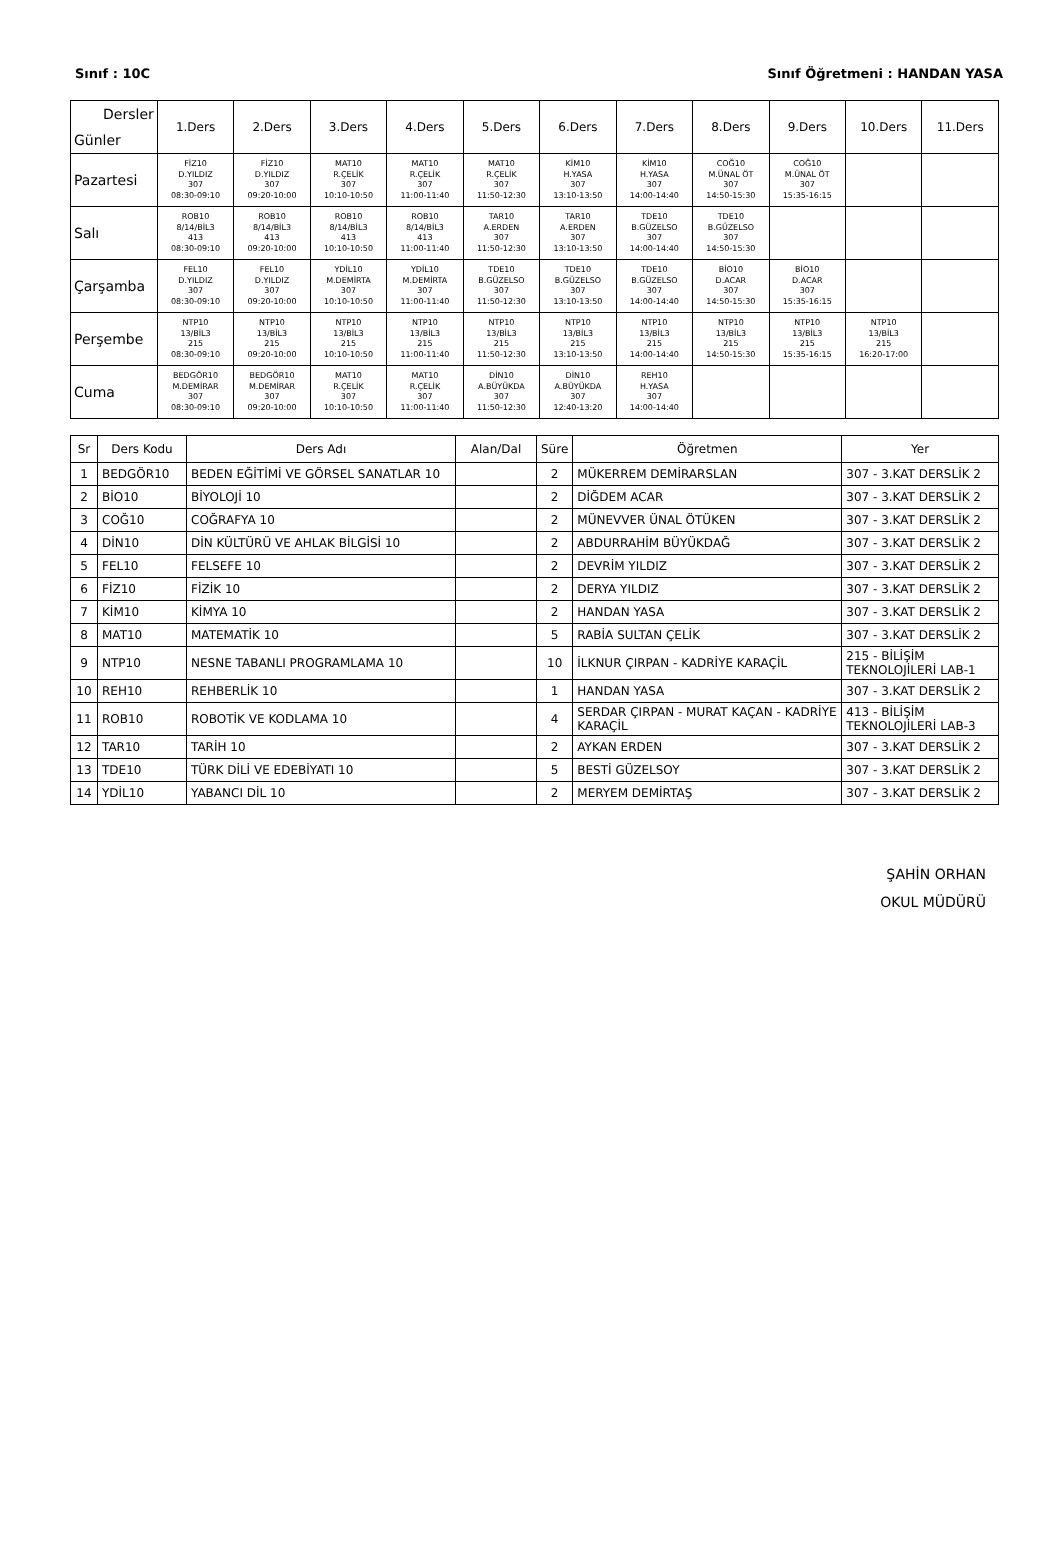Sınıf : 10C Sınıf Öğretmeni : HANDAN YASA
| Dersler Günler | 1.Ders | 2.Ders | 3.Ders | 4.Ders | 5.Ders | 6.Ders | 7.Ders | 8.Ders | 9.Ders | 10.Ders | 11.Ders |
| --- | --- | --- | --- | --- | --- | --- | --- | --- | --- | --- | --- |
| Pazartesi | FİZ10 D.YILDIZ 307 08:30-09:10 | FİZ10 D.YILDIZ 307 09:20-10:00 | MAT10 R.ÇELİK 307 10:10-10:50 | MAT10 R.ÇELİK 307 11:00-11:40 | MAT10 R.ÇELİK 307 11:50-12:30 | KİM10 H.YASA 307 13:10-13:50 | KİM10 H.YASA 307 14:00-14:40 | COĞ10 M.ÜNAL ÖT 307 14:50-15:30 | COĞ10 M.ÜNAL ÖT 307 15:35-16:15 | | |
| Salı | ROB10 8/14/BİL3 413 08:30-09:10 | ROB10 8/14/BİL3 413 09:20-10:00 | ROB10 8/14/BİL3 413 10:10-10:50 | ROB10 8/14/BİL3 413 11:00-11:40 | TAR10 A.ERDEN 307 11:50-12:30 | TAR10 A.ERDEN 307 13:10-13:50 | TDE10 B.GÜZELSO 307 14:00-14:40 | TDE10 B.GÜZELSO 307 14:50-15:30 | | | |
| Çarşamba | FEL10 D.YILDIZ 307 08:30-09:10 | FEL10 D.YILDIZ 307 09:20-10:00 | YDİL10 M.DEMİRTA 307 10:10-10:50 | YDİL10 M.DEMİRTA 307 11:00-11:40 | TDE10 B.GÜZELSO 307 11:50-12:30 | TDE10 B.GÜZELSO 307 13:10-13:50 | TDE10 B.GÜZELSO 307 14:00-14:40 | BİO10 D.ACAR 307 14:50-15:30 | BİO10 D.ACAR 307 15:35-16:15 | | |
| Perşembe | NTP10 13/BİL3 215 08:30-09:10 | NTP10 13/BİL3 215 09:20-10:00 | NTP10 13/BİL3 215 10:10-10:50 | NTP10 13/BİL3 215 11:00-11:40 | NTP10 13/BİL3 215 11:50-12:30 | NTP10 13/BİL3 215 13:10-13:50 | NTP10 13/BİL3 215 14:00-14:40 | NTP10 13/BİL3 215 14:50-15:30 | NTP10 13/BİL3 215 15:35-16:15 | NTP10 13/BİL3 215 16:20-17:00 | |
| Cuma | BEDGÖR10 M.DEMİRAR 307 08:30-09:10 | BEDGÖR10 M.DEMİRAR 307 09:20-10:00 | MAT10 R.ÇELİK 307 10:10-10:50 | MAT10 R.ÇELİK 307 11:00-11:40 | DİN10 A.BÜYÜKDA 307 11:50-12:30 | DİN10 A.BÜYÜKDA 307 12:40-13:20 | REH10 H.YASA 307 14:00-14:40 | | | | |
| Sr | Ders Kodu | Ders Adı | Alan/Dal | Süre | Öğretmen | Yer |
| --- | --- | --- | --- | --- | --- | --- |
| 1 | BEDGÖR10 | BEDEN EĞİTİMİ VE GÖRSEL SANATLAR 10 | | 2 | MÜKERREM DEMİRARSLAN | 307 - 3.KAT DERSLİK 2 |
| 2 | BİO10 | BİYOLOJİ 10 | | 2 | DİĞDEM ACAR | 307 - 3.KAT DERSLİK 2 |
| 3 | COĞ10 | COĞRAFYA 10 | | 2 | MÜNEVVER ÜNAL ÖTÜKEN | 307 - 3.KAT DERSLİK 2 |
| 4 | DİN10 | DİN KÜLTÜRÜ VE AHLAK BİLGİSİ 10 | | 2 | ABDURRAHİM BÜYÜKDAĞ | 307 - 3.KAT DERSLİK 2 |
| 5 | FEL10 | FELSEFE 10 | | 2 | DEVRİM YILDIZ | 307 - 3.KAT DERSLİK 2 |
| 6 | FİZ10 | FİZİK 10 | | 2 | DERYA YILDIZ | 307 - 3.KAT DERSLİK 2 |
| 7 | KİM10 | KİMYA 10 | | 2 | HANDAN YASA | 307 - 3.KAT DERSLİK 2 |
| 8 | MAT10 | MATEMATİK 10 | | 5 | RABİA SULTAN ÇELİK | 307 - 3.KAT DERSLİK 2 |
| 9 | NTP10 | NESNE TABANLI PROGRAMLAMA 10 | | 10 | İLKNUR ÇIRPAN - KADRİYE KARAÇİL | 215 - BİLİŞİM TEKNOLOJİLERİ LAB-1 |
| 10 | REH10 | REHBERLİK 10 | | 1 | HANDAN YASA | 307 - 3.KAT DERSLİK 2 |
| 11 | ROB10 | ROBOTİK VE KODLAMA 10 | | 4 | SERDAR ÇIRPAN - MURAT KAÇAN - KADRİYE KARAÇİL | 413 - BİLİŞİM TEKNOLOJİLERİ LAB-3 |
| 12 | TAR10 | TARİH 10 | | 2 | AYKAN ERDEN | 307 - 3.KAT DERSLİK 2 |
| 13 | TDE10 | TÜRK DİLİ VE EDEBİYATI 10 | | 5 | BESTİ GÜZELSOY | 307 - 3.KAT DERSLİK 2 |
| 14 | YDİL10 | YABANCI DİL 10 | | 2 | MERYEM DEMİRTAŞ | 307 - 3.KAT DERSLİK 2 |
ŞAHİN ORHAN
OKUL MÜDÜRÜ